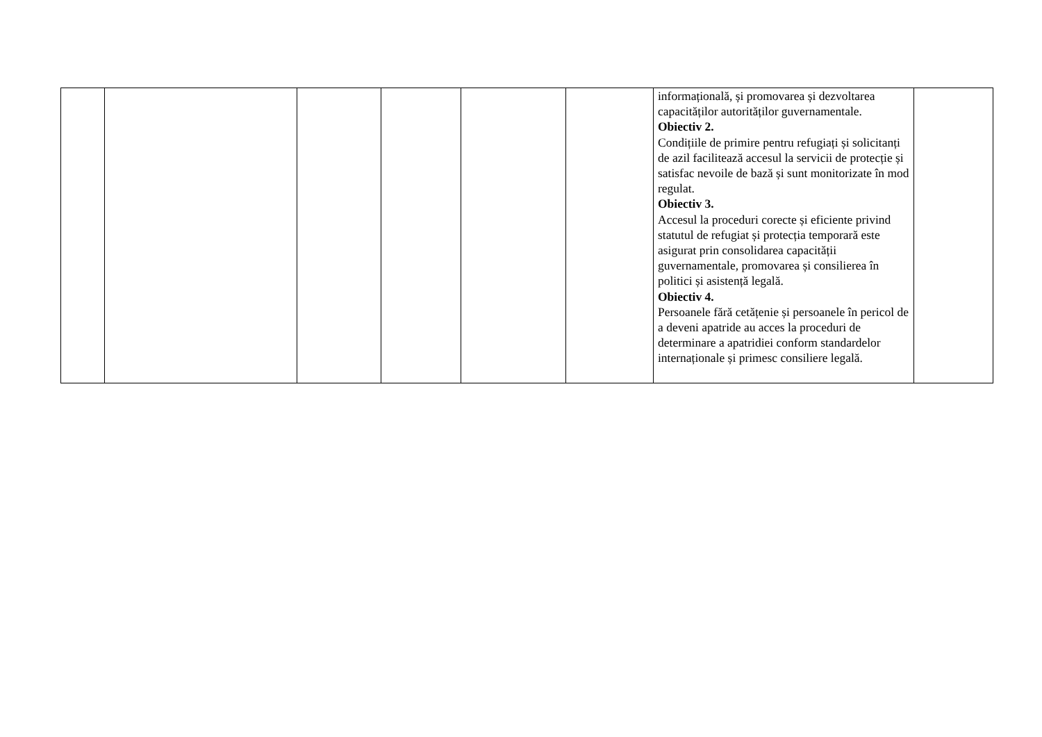| | | | | | | informațională, și promovarea și dezvoltarea capacităților autorităților guvernamentale. Obiectiv 2. Condițiile de primire pentru refugiați și solicitanți de azil facilitează accesul la servicii de protecție și satisfac nevoile de bază și sunt monitorizate în mod regulat. Obiectiv 3. Accesul la proceduri corecte și eficiente privind statutul de refugiat și protecția temporară este asigurat prin consolidarea capacității guvernamentale, promovarea și consilierea în politici și asistență legală. Obiectiv 4. Persoanele fără cetățenie și persoanele în pericol de a deveni apatride au acces la proceduri de determinare a apatridiei conform standardelor internaționale și primesc consiliere legală. | |